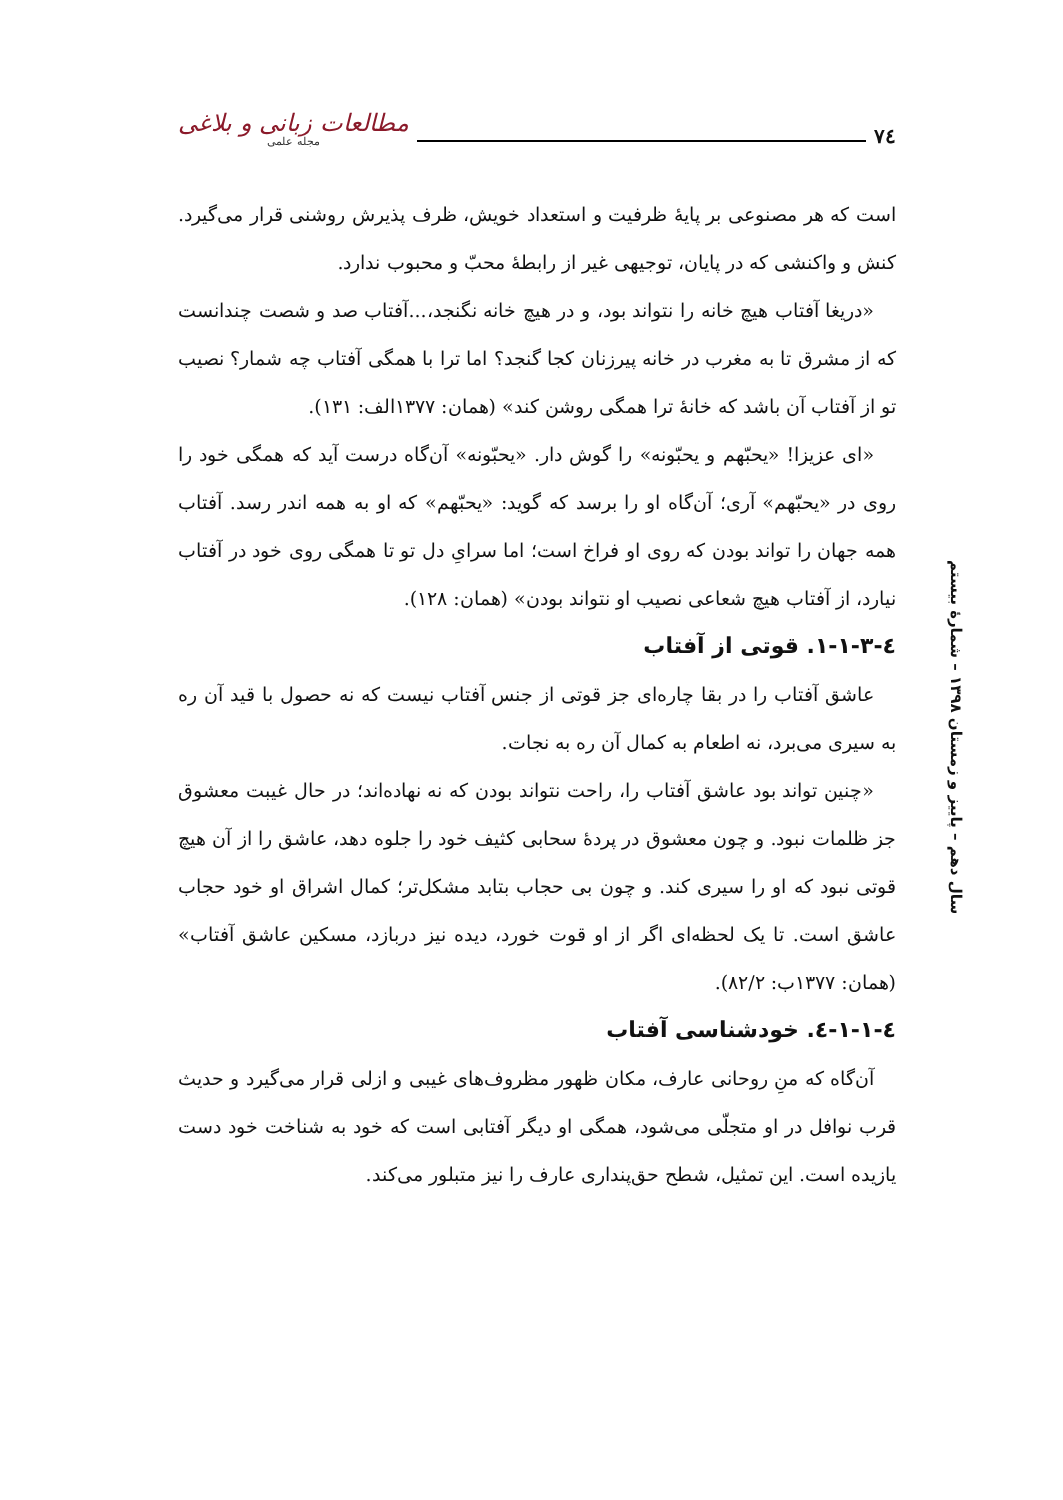۷٤
مطالعات زبانی و بلاغی
مجله علمی
است که هر مصنوعی بر پایهٔ ظرفیت و استعداد خویش، ظرف پذیرش روشنی قرار می‌گیرد. کنش و واکنشی که در پایان، توجیهی غیر از رابطهٔ محبّ و محبوب ندارد.
«دریغا آفتاب هیچ خانه را نتواند بود، و در هیچ خانه نگنجد،...آفتاب صد و شصت چندانست که از مشرق تا به مغرب در خانه پیرزنان کجا گنجد؟ اما ترا با همگی آفتاب چه شمار؟ نصیب تو از آفتاب آن باشد که خانهٔ ترا همگی روشن کند» (همان: ۱۳۷۷الف: ۱۳۱).
«ای عزیزا! «یحبّهم و یحبّونه» را گوش دار. «یحبّونه» آن‌گاه درست آید که همگی خود را روی در «یحبّهم» آری؛ آن‌گاه او را برسد که گوید: «یحبّهم» که او به همه اندر رسد. آفتاب همه جهان را تواند بودن که روی او فراخ است؛ اما سرایِ دل تو تا همگی روی خود در آفتاب نیارد، از آفتاب هیچ شعاعی نصیب او نتواند بودن» (همان: ۱۲۸).
٤-۱-۱-۳. قوتی از آفتاب
عاشق آفتاب را در بقا چاره‌ای جز قوتی از جنس آفتاب نیست که نه حصول با قید آن ره به سیری می‌برد، نه اطعام به کمال آن ره به نجات.
«چنین تواند بود عاشق آفتاب را، راحت نتواند بودن که نه نهاده‌اند؛ در حال غیبت معشوق جز ظلمات نبود. و چون معشوق در پردهٔ سحابی کثیف خود را جلوه دهد، عاشق را از آن هیچ قوتی نبود که او را سیری کند. و چون بی حجاب بتابد مشکل‌تر؛ کمال اشراق او خود حجاب عاشق است. تا یک لحظه‌ای اگر از او قوت خورد، دیده نیز دربازد، مسکین عاشق آفتاب» (همان: ۱۳۷۷ب: ۸۲/۲).
٤-۱-۱-٤. خودشناسی آفتاب
آن‌گاه که منِ روحانی عارف، مکان ظهور مظروف‌های غیبی و ازلی قرار می‌گیرد و حدیث قرب نوافل در او متجلّی می‌شود، همگی او دیگر آفتابی است که خود به شناخت خود دست یازیده است. این تمثیل، شطح حق‌پنداری عارف را نیز متبلور می‌کند.
سال دهم – پاییز و زمستان ۱۳۹۸ – شمارهٔ بیستم